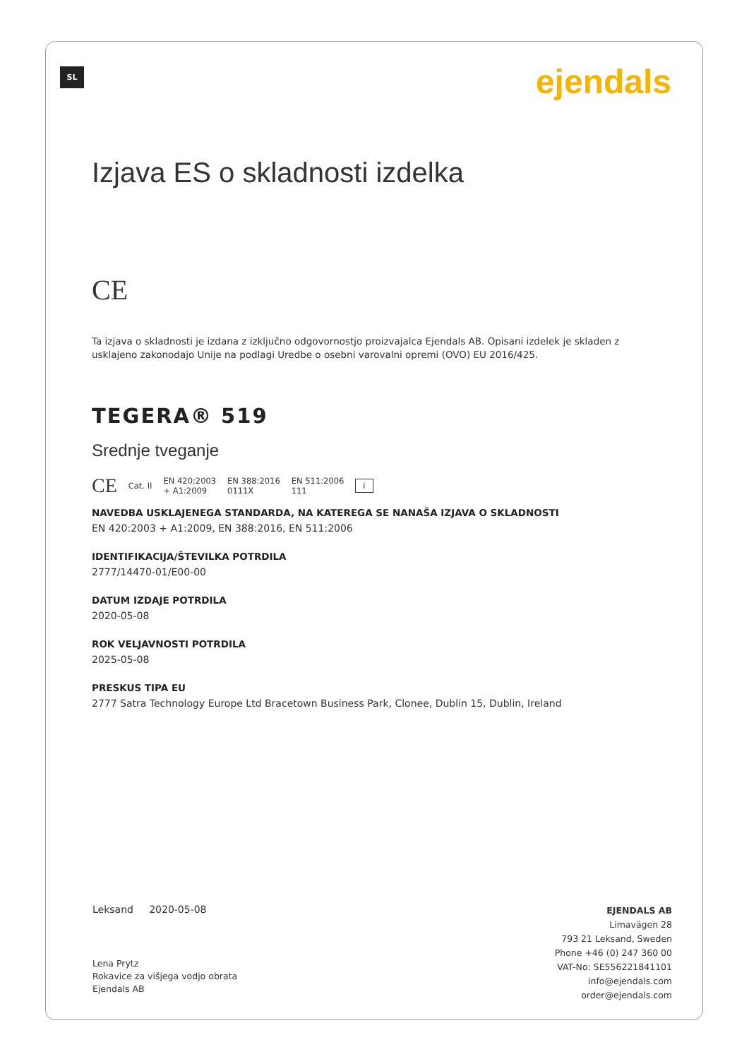SL ejendals
Izjava ES o skladnosti izdelka
CE
Ta izjava o skladnosti je izdana z izključno odgovornostjo proizvajalca Ejendals AB. Opisani izdelek je skladen z usklajeno zakonodajo Unije na podlagi Uredbe o osebni varovalni opremi (OVO) EU 2016/425.
TEGERA® 519
Srednje tveganje
CE Cat. II EN 420:2003
+ A1:2009 EN 388:2016
0111X EN 511:2006
111 i
NAVEDBA USKLAJENEGA STANDARDA, NA KATEREGA SE NANAŠA IZJAVA O SKLADNOSTI
EN 420:2003 + A1:2009, EN 388:2016, EN 511:2006
IDENTIFIKACIJA/ŠTEVILKA POTRDILA
2777/14470-01/E00-00
DATUM IZDAJE POTRDILA
2020-05-08
ROK VELJAVNOSTI POTRDILA
2025-05-08
PRESKUS TIPA EU
2777 Satra Technology Europe Ltd Bracetown Business Park, Clonee, Dublin 15, Dublin, Ireland
Leksand 2020-05-08
Lena Prytz
Rokavice za višjega vodjo obrata
Ejendals AB
EJENDALS AB
Limavägen 28
793 21 Leksand, Sweden
Phone +46 (0) 247 360 00
VAT-No: SE556221841101
info@ejendals.com
order@ejendals.com